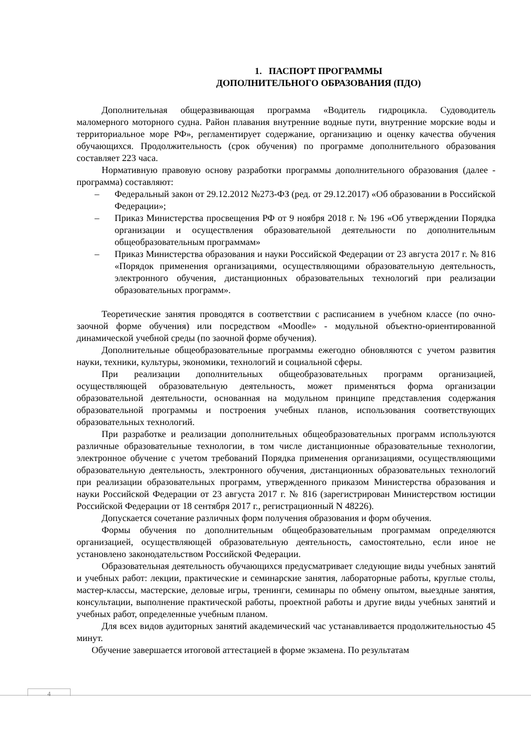1. ПАСПОРТ ПРОГРАММЫ
ДОПОЛНИТЕЛЬНОГО ОБРАЗОВАНИЯ (ПДО)
Дополнительная общеразвивающая программа «Водитель гидроцикла. Судоводитель маломерного моторного судна. Район плавания внутренние водные пути, внутренние морские воды и территориальное море РФ», регламентирует содержание, организацию и оценку качества обучения обучающихся. Продолжительность (срок обучения) по программе дополнительного образования составляет 223 часа.
Нормативную правовую основу разработки программы дополнительного образования (далее - программа) составляют:
– Федеральный закон от 29.12.2012 №273-ФЗ (ред. от 29.12.2017) «Об образовании в Российской Федерации»;
– Приказ Министерства просвещения РФ от 9 ноября 2018 г. № 196 «Об утверждении Порядка организации и осуществления образовательной деятельности по дополнительным общеобразовательным программам»
– Приказ Министерства образования и науки Российской Федерации от 23 августа 2017 г. № 816 «Порядок применения организациями, осуществляющими образовательную деятельность, электронного обучения, дистанционных образовательных технологий при реализации образовательных программ».
Теоретические занятия проводятся в соответствии с расписанием в учебном классе (по очно-заочной форме обучения) или посредством «Moodle» - модульной объектно-ориентированной динамической учебной среды (по заочной форме обучения).
Дополнительные общеобразовательные программы ежегодно обновляются с учетом развития науки, техники, культуры, экономики, технологий и социальной сферы.
При реализации дополнительных общеобразовательных программ организацией, осуществляющей образовательную деятельность, может применяться форма организации образовательной деятельности, основанная на модульном принципе представления содержания образовательной программы и построения учебных планов, использования соответствующих образовательных технологий.
При разработке и реализации дополнительных общеобразовательных программ используются различные образовательные технологии, в том числе дистанционные образовательные технологии, электронное обучение с учетом требований Порядка применения организациями, осуществляющими образовательную деятельность, электронного обучения, дистанционных образовательных технологий при реализации образовательных программ, утвержденного приказом Министерства образования и науки Российской Федерации от 23 августа 2017 г. № 816 (зарегистрирован Министерством юстиции Российской Федерации от 18 сентября 2017 г., регистрационный N 48226).
Допускается сочетание различных форм получения образования и форм обучения.
Формы обучения по дополнительным общеобразовательным программам определяются организацией, осуществляющей образовательную деятельность, самостоятельно, если иное не установлено законодательством Российской Федерации.
Образовательная деятельность обучающихся предусматривает следующие виды учебных занятий и учебных работ: лекции, практические и семинарские занятия, лабораторные работы, круглые столы, мастер-классы, мастерские, деловые игры, тренинги, семинары по обмену опытом, выездные занятия, консультации, выполнение практической работы, проектной работы и другие виды учебных занятий и учебных работ, определенные учебным планом.
Для всех видов аудиторных занятий академический час устанавливается продолжительностью 45 минут.
Обучение завершается итоговой аттестацией в форме экзамена. По результатам
4